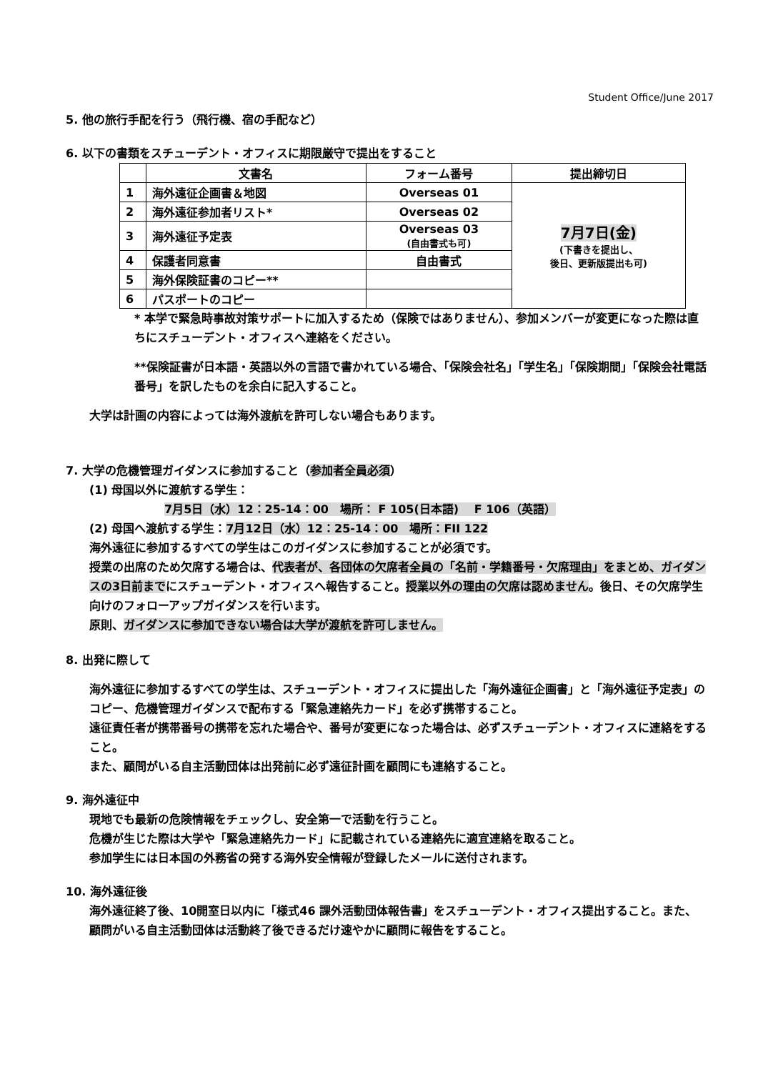Student Office/June 2017
5. 他の旅行手配を行う（飛行機、宿の手配など）
6. 以下の書類をスチューデント・オフィスに期限厳守で提出をすること
| | 文書名 | フォーム番号 | 提出締切日 |
| --- | --- | --- | --- |
| 1 | 海外遠征企画書＆地図 | Overseas 01 | 7月7日(金) (下書きを提出し、 後日、更新版提出も可) |
| 2 | 海外遠征参加者リスト* | Overseas 02 | |
| 3 | 海外遠征予定表 | Overseas 03 (自由書式も可) | |
| 4 | 保護者同意書 | 自由書式 | |
| 5 | 海外保険証書のコピー** | | |
| 6 | パスポートのコピー | | |
* 本学で緊急時事故対策サポートに加入するため（保険ではありません）、参加メンバーが変更になった際は直ちにスチューデント・オフィスへ連絡をください。
**保険証書が日本語・英語以外の言語で書かれている場合、「保険会社名」「学生名」「保険期間」「保険会社電話番号」を訳したものを余白に記入すること。
大学は計画の内容によっては海外渡航を許可しない場合もあります。
7. 大学の危機管理ガイダンスに参加すること（参加者全員必須）
(1) 母国以外に渡航する学生：
7月5日（水）12：25-14：00　場所： F 105(日本語)　 F 106（英語）
(2) 母国へ渡航する学生：7月12日（水）12：25-14：00　場所：FII 122
海外遠征に参加するすべての学生はこのガイダンスに参加することが必須です。
授業の出席のため欠席する場合は、代表者が、各団体の欠席者全員の「名前・学籍番号・欠席理由」をまとめ、ガイダンスの3日前までにスチューデント・オフィスへ報告すること。授業以外の理由の欠席は認めません。後日、その欠席学生向けのフォローアップガイダンスを行います。
原則、ガイダンスに参加できない場合は大学が渡航を許可しません。
8. 出発に際して
海外遠征に参加するすべての学生は、スチューデント・オフィスに提出した「海外遠征企画書」と「海外遠征予定表」のコピー、危機管理ガイダンスで配布する「緊急連絡先カード」を必ず携帯すること。
遠征責任者が携帯番号の携帯を忘れた場合や、番号が変更になった場合は、必ずスチューデント・オフィスに連絡をすること。
また、顧問がいる自主活動団体は出発前に必ず遠征計画を顧問にも連絡すること。
9. 海外遠征中
現地でも最新の危険情報をチェックし、安全第一で活動を行うこと。
危機が生じた際は大学や「緊急連絡先カード」に記載されている連絡先に適宜連絡を取ること。
参加学生には日本国の外務省の発する海外安全情報が登録したメールに送付されます。
10. 海外遠征後
海外遠征終了後、10開室日以内に「様式46 課外活動団体報告書」をスチューデント・オフィス提出すること。また、顧問がいる自主活動団体は活動終了後できるだけ速やかに顧問に報告をすること。